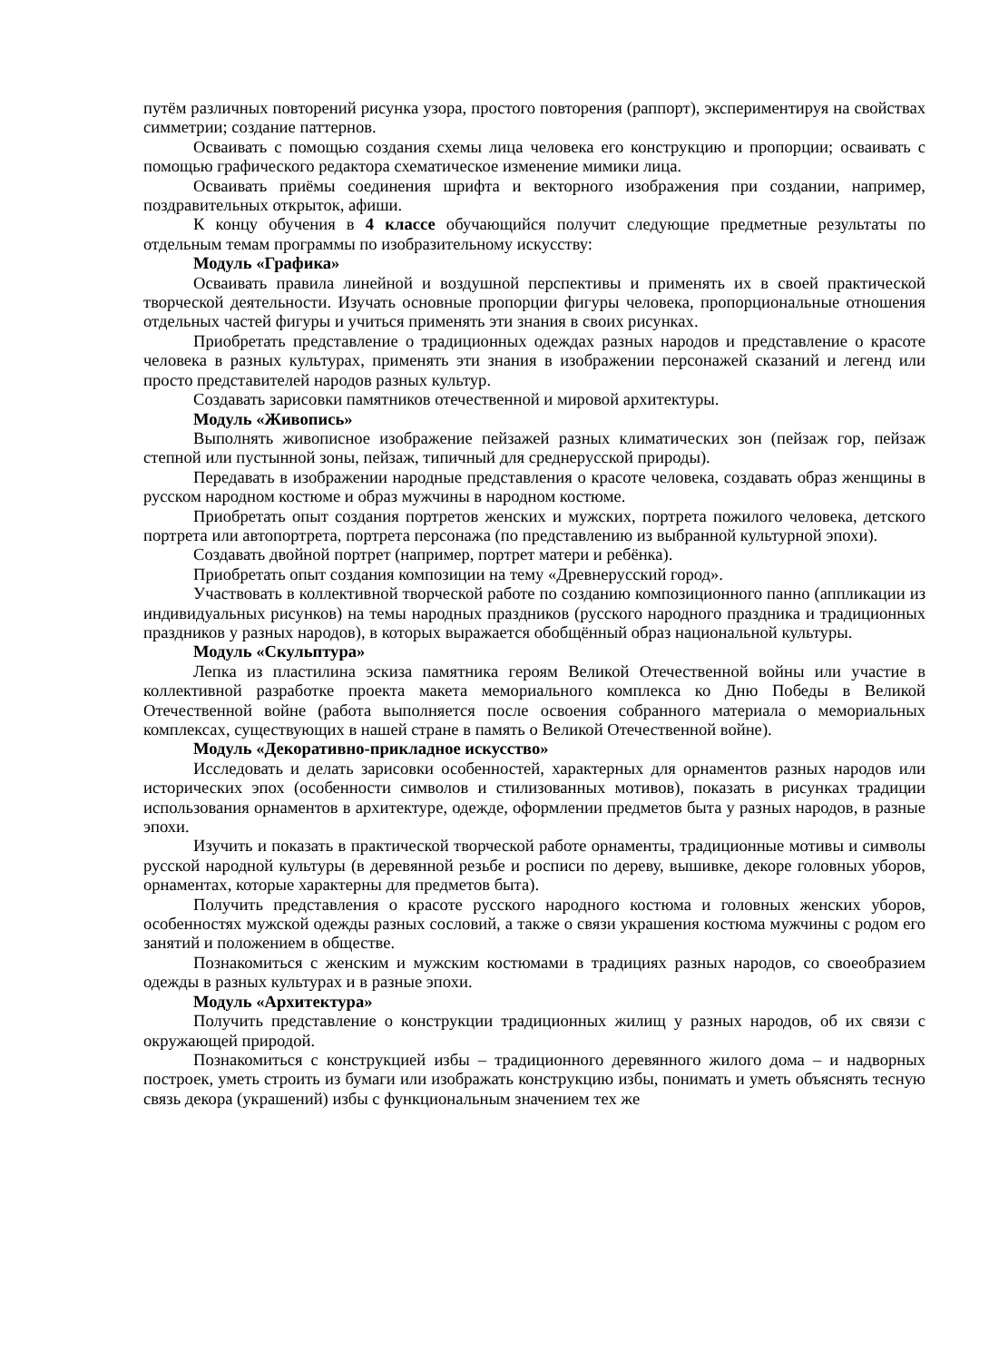путём различных повторений рисунка узора, простого повторения (раппорт), экспериментируя на свойствах симметрии; создание паттернов.
Осваивать с помощью создания схемы лица человека его конструкцию и пропорции; осваивать с помощью графического редактора схематическое изменение мимики лица.
Осваивать приёмы соединения шрифта и векторного изображения при создании, например, поздравительных открыток, афиши.
К концу обучения в 4 классе обучающийся получит следующие предметные результаты по отдельным темам программы по изобразительному искусству:
Модуль «Графика»
Осваивать правила линейной и воздушной перспективы и применять их в своей практической творческой деятельности. Изучать основные пропорции фигуры человека, пропорциональные отношения отдельных частей фигуры и учиться применять эти знания в своих рисунках.
Приобретать представление о традиционных одеждах разных народов и представление о красоте человека в разных культурах, применять эти знания в изображении персонажей сказаний и легенд или просто представителей народов разных культур.
Создавать зарисовки памятников отечественной и мировой архитектуры.
Модуль «Живопись»
Выполнять живописное изображение пейзажей разных климатических зон (пейзаж гор, пейзаж степной или пустынной зоны, пейзаж, типичный для среднерусской природы).
Передавать в изображении народные представления о красоте человека, создавать образ женщины в русском народном костюме и образ мужчины в народном костюме.
Приобретать опыт создания портретов женских и мужских, портрета пожилого человека, детского портрета или автопортрета, портрета персонажа (по представлению из выбранной культурной эпохи).
Создавать двойной портрет (например, портрет матери и ребёнка).
Приобретать опыт создания композиции на тему «Древнерусский город».
Участвовать в коллективной творческой работе по созданию композиционного панно (аппликации из индивидуальных рисунков) на темы народных праздников (русского народного праздника и традиционных праздников у разных народов), в которых выражается обобщённый образ национальной культуры.
Модуль «Скульптура»
Лепка из пластилина эскиза памятника героям Великой Отечественной войны или участие в коллективной разработке проекта макета мемориального комплекса ко Дню Победы в Великой Отечественной войне (работа выполняется после освоения собранного материала о мемориальных комплексах, существующих в нашей стране в память о Великой Отечественной войне).
Модуль «Декоративно-прикладное искусство»
Исследовать и делать зарисовки особенностей, характерных для орнаментов разных народов или исторических эпох (особенности символов и стилизованных мотивов), показать в рисунках традиции использования орнаментов в архитектуре, одежде, оформлении предметов быта у разных народов, в разные эпохи.
Изучить и показать в практической творческой работе орнаменты, традиционные мотивы и символы русской народной культуры (в деревянной резьбе и росписи по дереву, вышивке, декоре головных уборов, орнаментах, которые характерны для предметов быта).
Получить представления о красоте русского народного костюма и головных женских уборов, особенностях мужской одежды разных сословий, а также о связи украшения костюма мужчины с родом его занятий и положением в обществе.
Познакомиться с женским и мужским костюмами в традициях разных народов, со своеобразием одежды в разных культурах и в разные эпохи.
Модуль «Архитектура»
Получить представление о конструкции традиционных жилищ у разных народов, об их связи с окружающей природой.
Познакомиться с конструкцией избы – традиционного деревянного жилого дома – и надворных построек, уметь строить из бумаги или изображать конструкцию избы, понимать и уметь объяснять тесную связь декора (украшений) избы с функциональным значением тех же